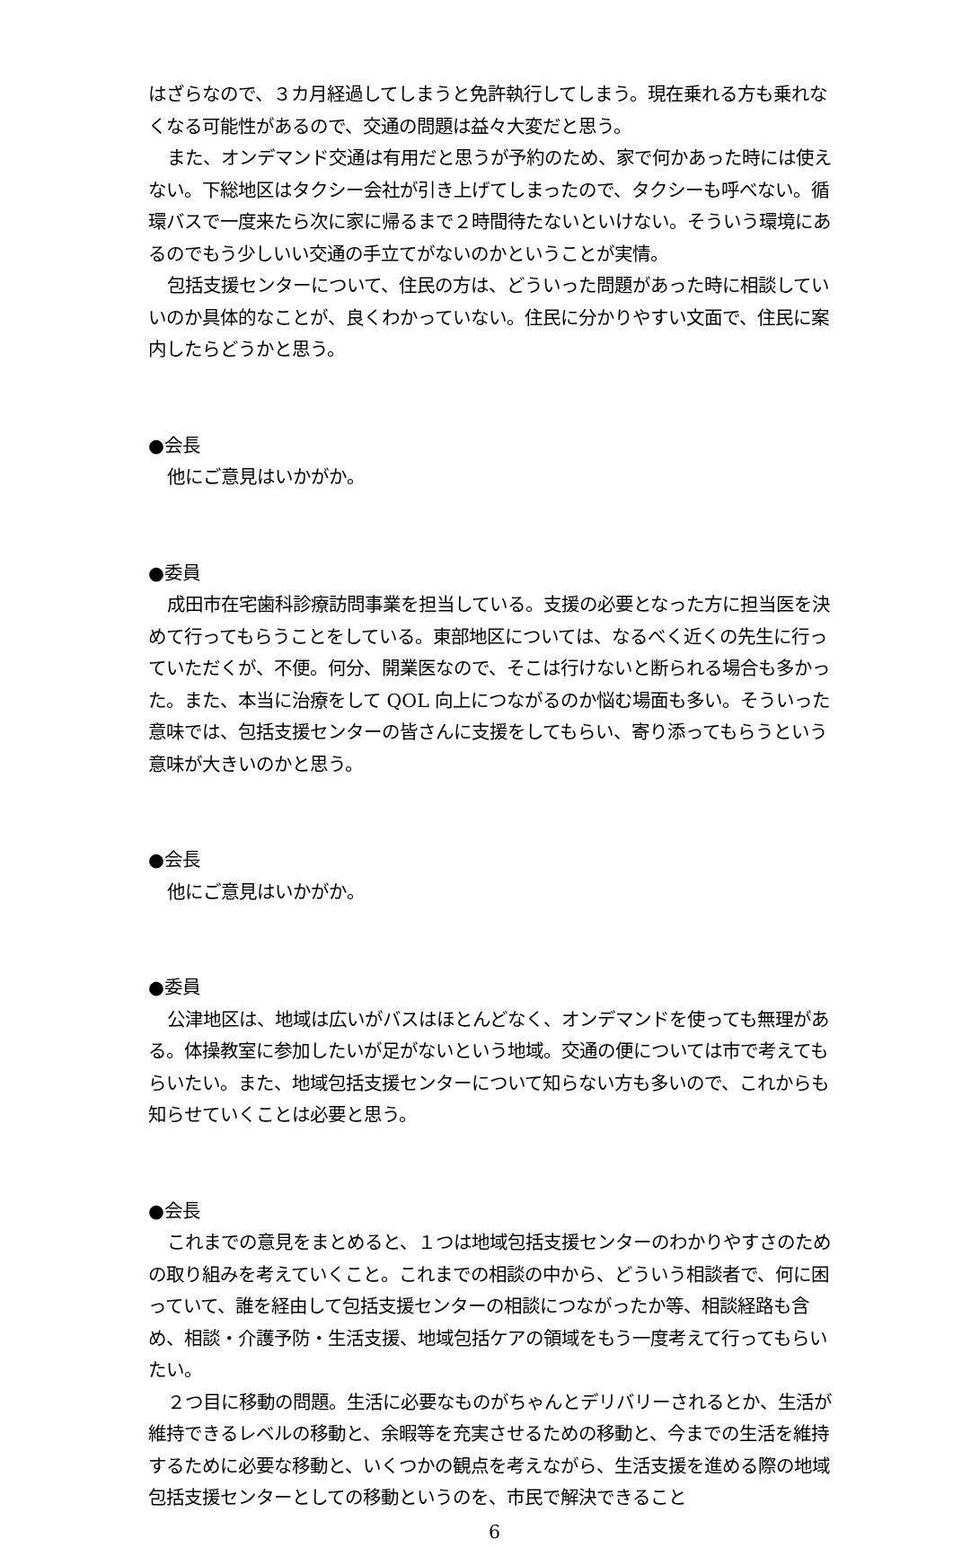はざらなので、３カ月経過してしまうと免許執行してしまう。現在乗れる方も乗れなくなる可能性があるので、交通の問題は益々大変だと思う。
また、オンデマンド交通は有用だと思うが予約のため、家で何かあった時には使えない。下総地区はタクシー会社が引き上げてしまったので、タクシーも呼べない。循環バスで一度来たら次に家に帰るまで２時間待たないといけない。そういう環境にあるのでもう少しいい交通の手立てがないのかということが実情。
包括支援センターについて、住民の方は、どういった問題があった時に相談していいのか具体的なことが、良くわかっていない。住民に分かりやすい文面で、住民に案内したらどうかと思う。
●会長
他にご意見はいかがか。
●委員
成田市在宅歯科診療訪問事業を担当している。支援の必要となった方に担当医を決めて行ってもらうことをしている。東部地区については、なるべく近くの先生に行っていただくが、不便。何分、開業医なので、そこは行けないと断られる場合も多かった。また、本当に治療をして QOL 向上につながるのか悩む場面も多い。そういった意味では、包括支援センターの皆さんに支援をしてもらい、寄り添ってもらうという意味が大きいのかと思う。
●会長
他にご意見はいかがか。
●委員
公津地区は、地域は広いがバスはほとんどなく、オンデマンドを使っても無理がある。体操教室に参加したいが足がないという地域。交通の便については市で考えてもらいたい。また、地域包括支援センターについて知らない方も多いので、これからも知らせていくことは必要と思う。
●会長
これまでの意見をまとめると、１つは地域包括支援センターのわかりやすさのための取り組みを考えていくこと。これまでの相談の中から、どういう相談者で、何に困っていて、誰を経由して包括支援センターの相談につながったか等、相談経路も含め、相談・介護予防・生活支援、地域包括ケアの領域をもう一度考えて行ってもらいたい。
２つ目に移動の問題。生活に必要なものがちゃんとデリバリーされるとか、生活が維持できるレベルの移動と、余暇等を充実させるための移動と、今までの生活を維持するために必要な移動と、いくつかの観点を考えながら、生活支援を進める際の地域包括支援センターとしての移動というのを、市民で解決できること
6